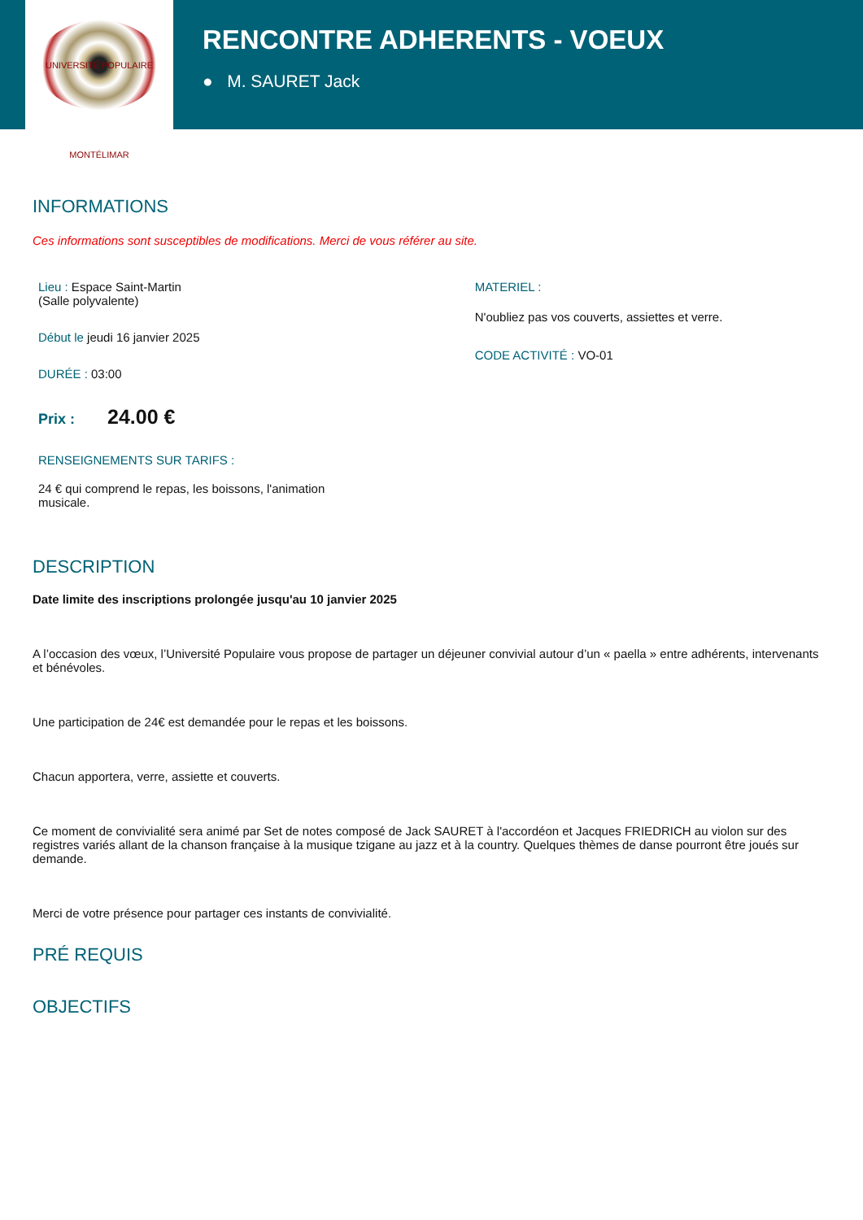UNIVERSITÉ POPULAIRE MONTÉLIMAR
RENCONTRE ADHERENTS - VOEUX
● M. SAURET Jack
INFORMATIONS
Ces informations sont susceptibles de modifications. Merci de vous référer au site.
Lieu : Espace Saint-Martin
(Salle polyvalente)
Début le jeudi 16 janvier 2025
DURÉE : 03:00
Prix : 24.00 €
RENSEIGNEMENTS SUR TARIFS :
24 € qui comprend le repas, les boissons, l'animation musicale.
MATERIEL :
N'oubliez pas vos couverts, assiettes et verre.
CODE ACTIVITÉ : VO-01
DESCRIPTION
Date limite des inscriptions prolongée jusqu'au 10 janvier 2025
A l’occasion des vœux, l’Université Populaire vous propose de partager un déjeuner convivial autour d’un « paella » entre adhérents, intervenants et bénévoles.
Une participation de 24€ est demandée pour le repas et les boissons.
Chacun apportera, verre, assiette et couverts.
Ce moment de convivialité sera animé par Set de notes composé de Jack SAURET à l'accordéon et Jacques FRIEDRICH au violon sur des registres variés allant de la chanson française à la musique tzigane au jazz et à la country. Quelques thèmes de danse pourront être joués sur demande.
Merci de votre présence pour partager ces instants de convivialité.
PRÉ REQUIS
OBJECTIFS